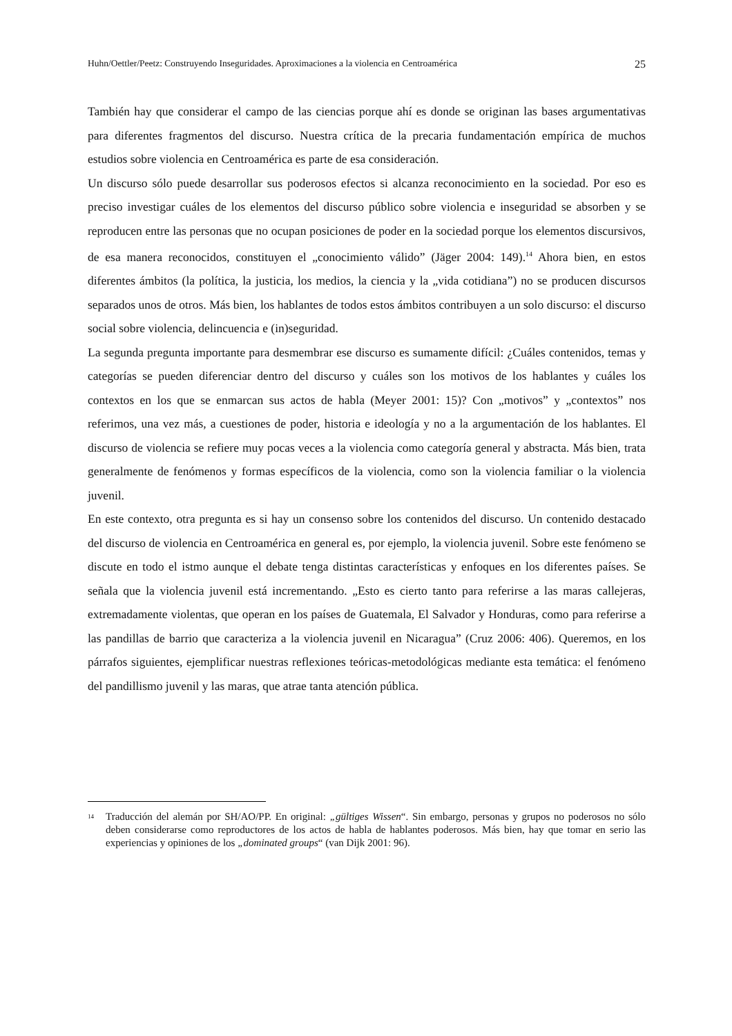Huhn/Oettler/Peetz: Construyendo Inseguridades. Aproximaciones a la violencia en Centroamérica 25
También hay que considerar el campo de las ciencias porque ahí es donde se originan las bases argumentativas para diferentes fragmentos del discurso. Nuestra crítica de la precaria fundamentación empírica de muchos estudios sobre violencia en Centroamérica es parte de esa consideración.
Un discurso sólo puede desarrollar sus poderosos efectos si alcanza reconocimiento en la sociedad. Por eso es preciso investigar cuáles de los elementos del discurso público sobre violencia e inseguridad se absorben y se reproducen entre las personas que no ocupan posiciones de poder en la sociedad porque los elementos discursivos, de esa manera reconocidos, constituyen el „conocimiento válido” (Jäger 2004: 149).<sup>14</sup> Ahora bien, en estos diferentes ámbitos (la política, la justicia, los medios, la ciencia y la „vida cotidiana”) no se producen discursos separados unos de otros. Más bien, los hablantes de todos estos ámbitos contribuyen a un solo discurso: el discurso social sobre violencia, delincuencia e (in)seguridad.
La segunda pregunta importante para desmembrar ese discurso es sumamente difícil: ¿Cuáles contenidos, temas y categorías se pueden diferenciar dentro del discurso y cuáles son los motivos de los hablantes y cuáles los contextos en los que se enmarcan sus actos de habla (Meyer 2001: 15)? Con „motivos” y „contextos” nos referimos, una vez más, a cuestiones de poder, historia e ideología y no a la argumentación de los hablantes. El discurso de violencia se refiere muy pocas veces a la violencia como categoría general y abstracta. Más bien, trata generalmente de fenómenos y formas específicos de la violencia, como son la violencia familiar o la violencia juvenil.
En este contexto, otra pregunta es si hay un consenso sobre los contenidos del discurso. Un contenido destacado del discurso de violencia en Centroamérica en general es, por ejemplo, la violencia juvenil. Sobre este fenómeno se discute en todo el istmo aunque el debate tenga distintas características y enfoques en los diferentes países. Se señala que la violencia juvenil está incrementando. „Esto es cierto tanto para referirse a las maras callejeras, extremadamente violentas, que operan en los países de Guatemala, El Salvador y Honduras, como para referirse a las pandillas de barrio que caracteriza a la violencia juvenil en Nicaragua” (Cruz 2006: 406). Queremos, en los párrafos siguientes, ejemplificar nuestras reflexiones teóricas-metodológicas mediante esta temática: el fenómeno del pandillismo juvenil y las maras, que atrae tanta atención pública.
<sup>14</sup>
Traducción del alemán por SH/AO/PP. En original: „gültiges Wissen“. Sin embargo, personas y grupos no poderosos no sólo deben considerarse como reproductores de los actos de habla de hablantes poderosos. Más bien, hay que tomar en serio las experiencias y opiniones de los „dominated groups“ (van Dijk 2001: 96).